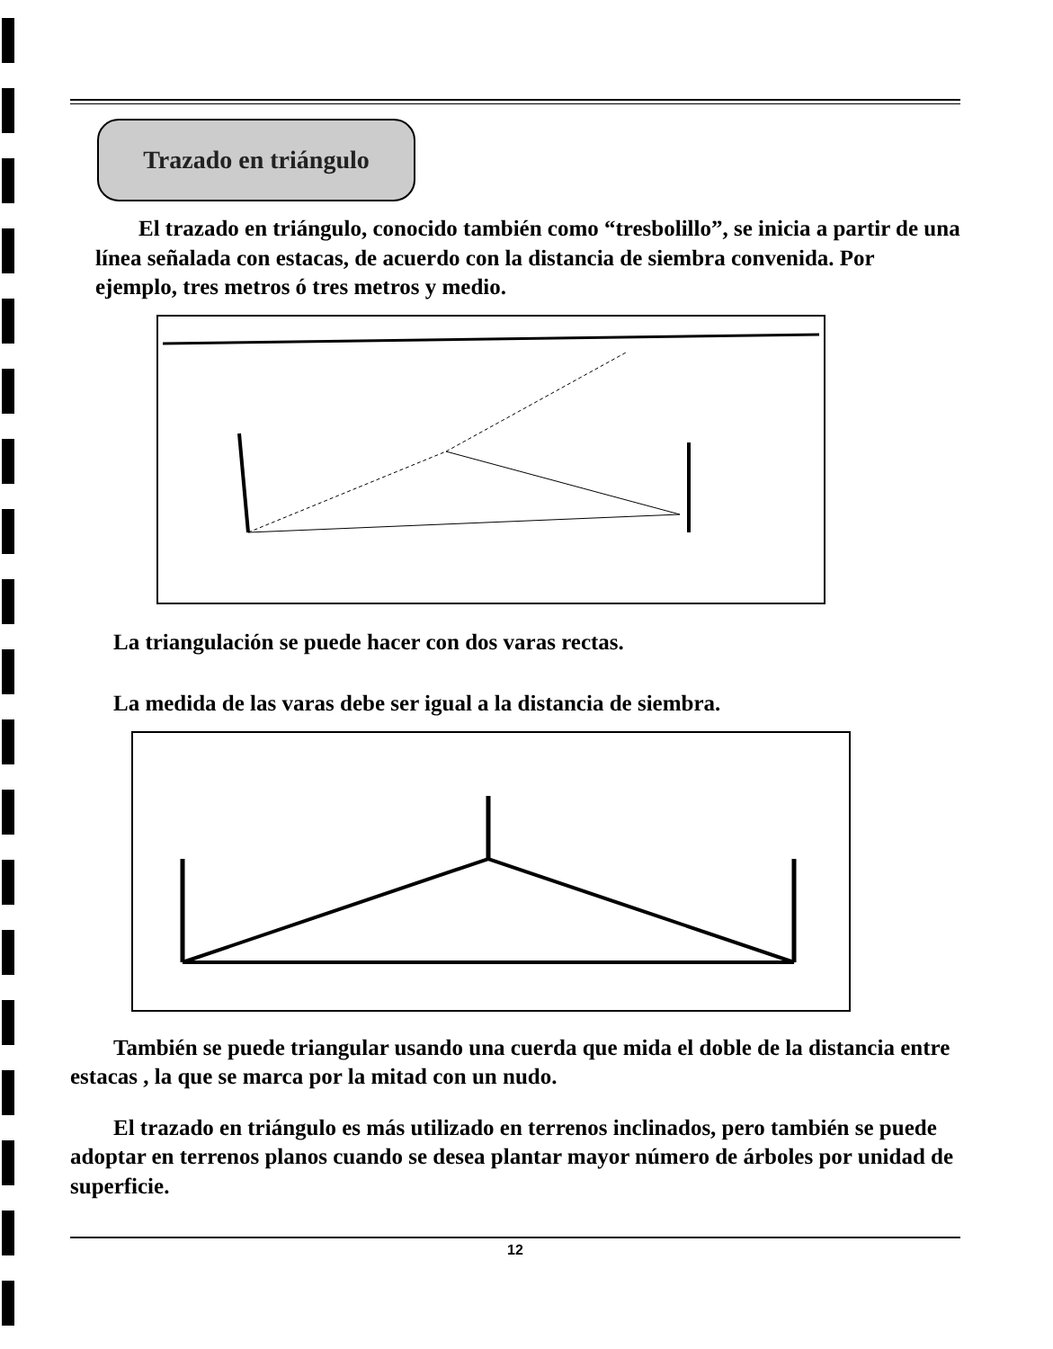Trazado en triángulo
El trazado en triángulo, conocido también como “tresbolillo”, se inicia a partir de una línea señalada con estacas, de acuerdo con la distancia de siembra convenida. Por ejemplo, tres metros ó tres metros y medio.
La triangulación se puede hacer con dos varas rectas.
La medida de las varas debe ser igual a la distancia de siembra.
También se puede triangular usando una cuerda que mida el doble de la distancia entre estacas , la que se marca por la mitad con un nudo.
El trazado en triángulo es más utilizado en terrenos inclinados, pero también se puede adoptar en terrenos planos cuando se desea plantar mayor número de árboles por unidad de superficie.
12